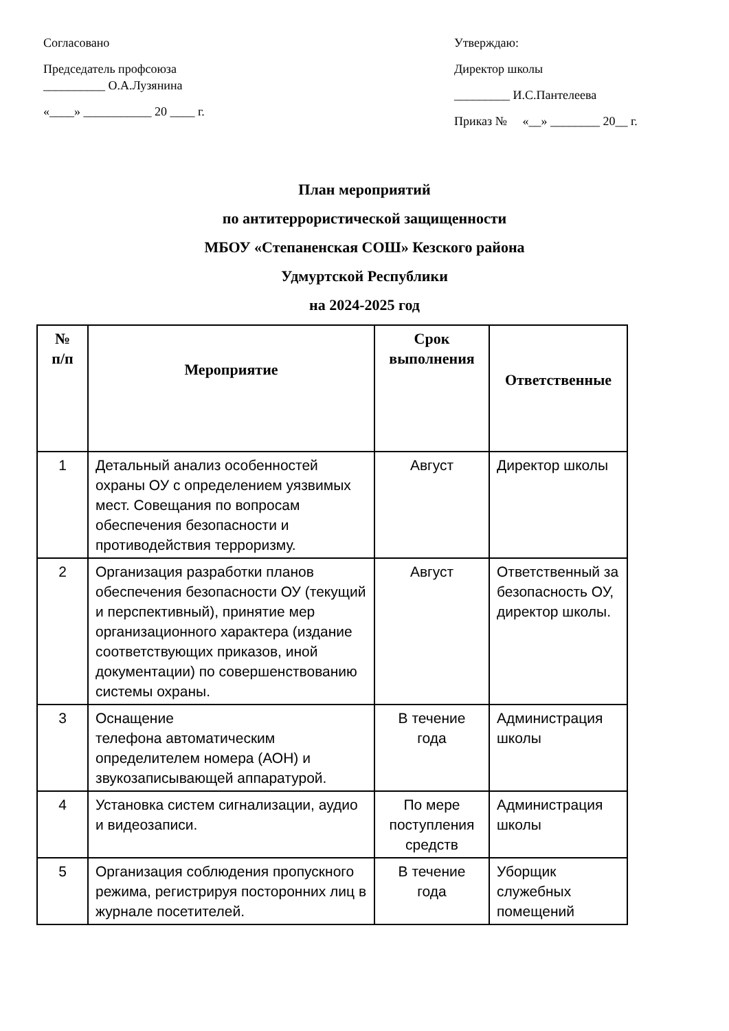Согласовано
Председатель профсоюза
__________ О.А.Лузянина
«____» ___________ 20 ____ г.
Утверждаю:
Директор школы
_________ И.С.Пантелеева
Приказ № «__» ________ 20__ г.
План мероприятий
по антитеррористической защищенности
МБОУ «Степаненская СОШ» Кезского района
Удмуртской Республики
на 2024-2025 год
| № п/п | Мероприятие | Срок выполнения | Ответственные |
| --- | --- | --- | --- |
| 1 | Детальный анализ особенностей охраны ОУ с определением уязвимых мест. Совещания по вопросам обеспечения безопасности и противодействия терроризму. | Август | Директор школы |
| 2 | Организация разработки планов обеспечения безопасности ОУ (текущий и перспективный), принятие мер организационного характера (издание соответствующих приказов, иной документации) по совершенствованию системы охраны. | Август | Ответственный за безопасность ОУ, директор школы. |
| 3 | Оснащение телефона автоматическим определителем номера (АОН) и звукозаписывающей аппаратурой. | В течение года | Администрация школы |
| 4 | Установка систем сигнализации, аудио и видеозаписи. | По мере поступления средств | Администрация школы |
| 5 | Организация соблюдения пропускного режима, регистрируя посторонних лиц в журнале посетителей. | В течение года | Уборщик служебных помещений |